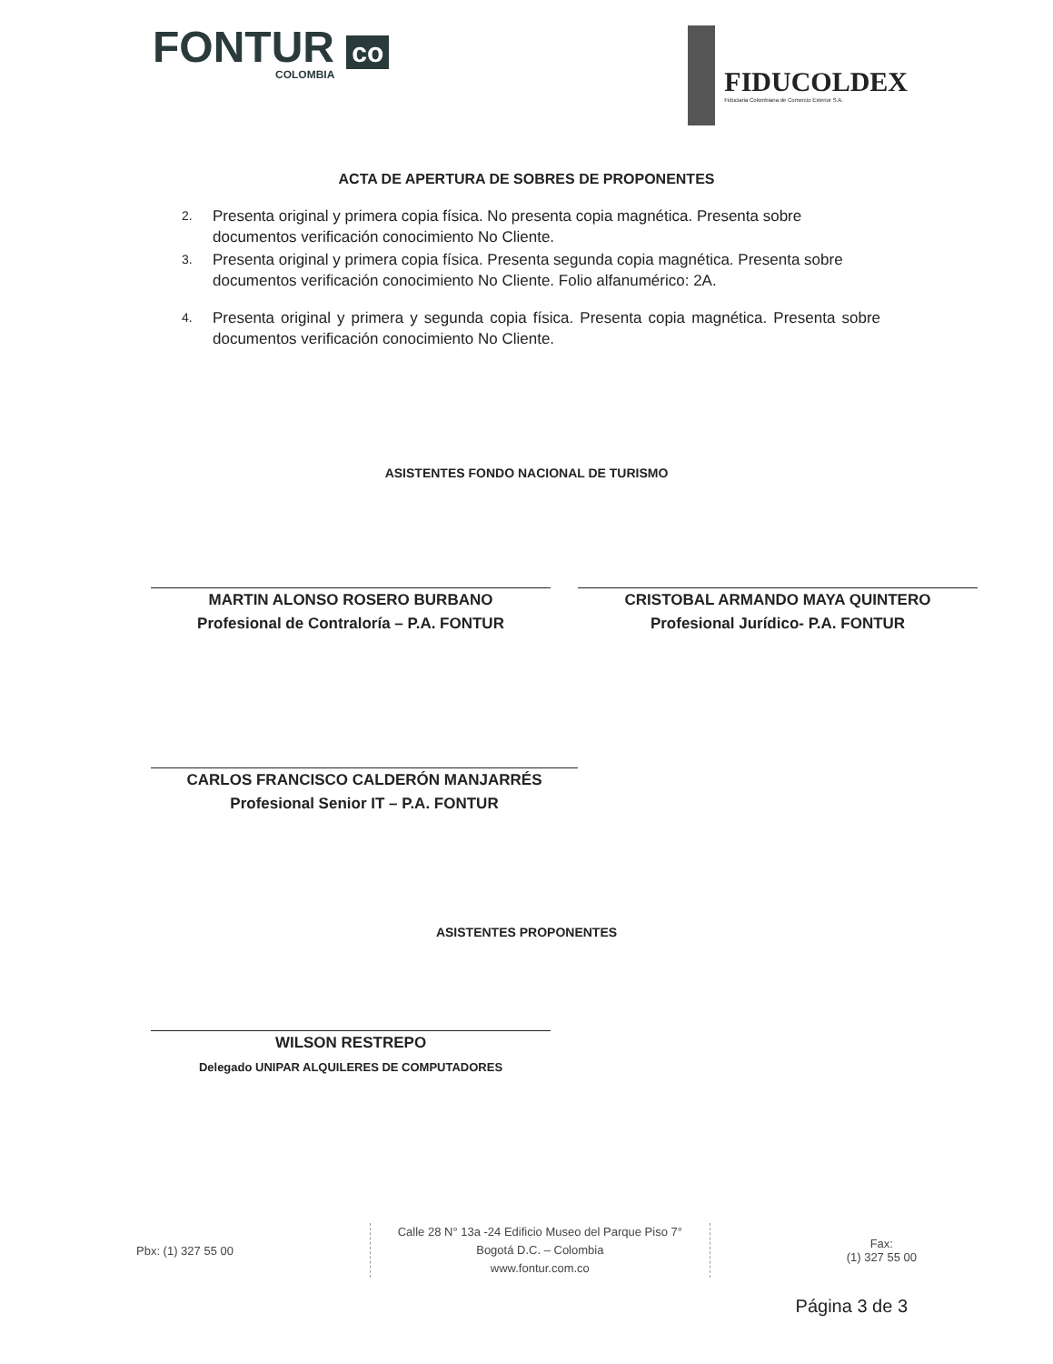FONTUR co
COLOMBIA
FIDUCOLDEX
Fiduciaria Colombiana de Comercio Exterior S.A.
ACTA DE APERTURA DE SOBRES DE PROPONENTES
2.
Presenta original y primera copia física. No presenta copia magnética. Presenta sobre documentos verificación conocimiento No Cliente.
3.
Presenta original y primera copia física. Presenta segunda copia magnética. Presenta sobre documentos verificación conocimiento No Cliente. Folio alfanumérico: 2A.
4.
Presenta original y primera y segunda copia física. Presenta copia magnética. Presenta sobre documentos verificación conocimiento No Cliente.
ASISTENTES FONDO NACIONAL DE TURISMO
MARTIN ALONSO ROSERO BURBANO
Profesional de Contraloría – P.A. FONTUR
CRISTOBAL ARMANDO MAYA QUINTERO
Profesional Jurídico- P.A. FONTUR
CARLOS FRANCISCO CALDERÓN MANJARRÉS
Profesional Senior IT – P.A. FONTUR
ASISTENTES PROPONENTES
WILSON RESTREPO
Delegado UNIPAR ALQUILERES DE COMPUTADORES
Pbx: (1) 327 55 00
Calle 28 N° 13a -24 Edificio Museo del Parque Piso 7°
Bogotá D.C. – Colombia
www.fontur.com.co
Fax:
(1) 327 55 00
Página 3 de 3